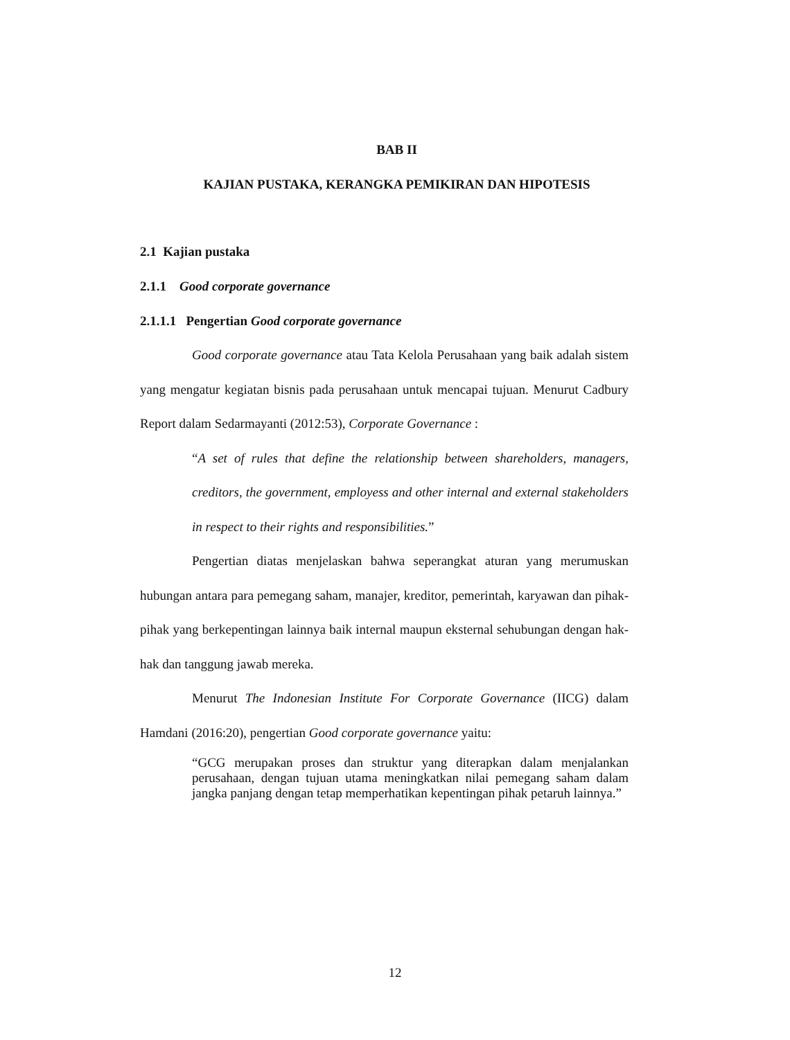BAB II
KAJIAN PUSTAKA, KERANGKA PEMIKIRAN DAN HIPOTESIS
2.1 Kajian pustaka
2.1.1 Good corporate governance
2.1.1.1 Pengertian Good corporate governance
Good corporate governance atau Tata Kelola Perusahaan yang baik adalah sistem yang mengatur kegiatan bisnis pada perusahaan untuk mencapai tujuan. Menurut Cadbury Report dalam Sedarmayanti (2012:53), Corporate Governance :
“A set of rules that define the relationship between shareholders, managers, creditors, the government, employess and other internal and external stakeholders in respect to their rights and responsibilities.”
Pengertian diatas menjelaskan bahwa seperangkat aturan yang merumuskan hubungan antara para pemegang saham, manajer, kreditor, pemerintah, karyawan dan pihak-pihak yang berkepentingan lainnya baik internal maupun eksternal sehubungan dengan hak-hak dan tanggung jawab mereka.
Menurut The Indonesian Institute For Corporate Governance (IICG) dalam Hamdani (2016:20), pengertian Good corporate governance yaitu:
“GCG merupakan proses dan struktur yang diterapkan dalam menjalankan perusahaan, dengan tujuan utama meningkatkan nilai pemegang saham dalam jangka panjang dengan tetap memperhatikan kepentingan pihak petaruh lainnya.”
12